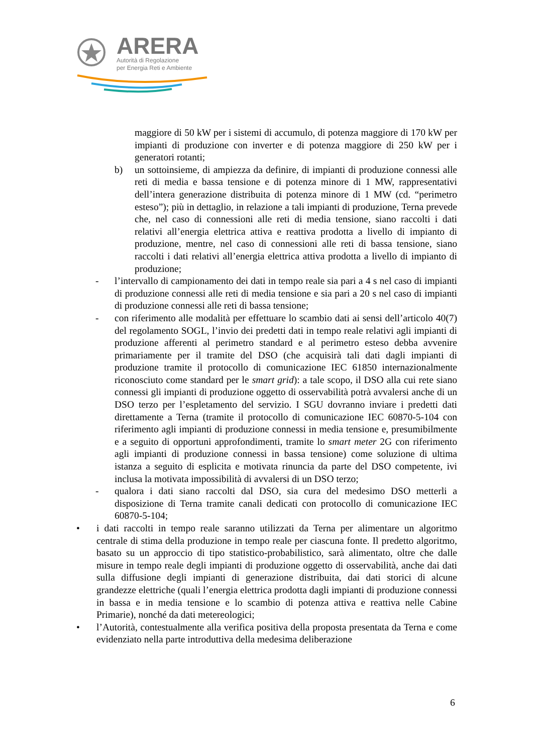ARERA
Autorità di Regolazione
per Energia Reti e Ambiente
maggiore di 50 kW per i sistemi di accumulo, di potenza maggiore di 170 kW per impianti di produzione con inverter e di potenza maggiore di 250 kW per i generatori rotanti;
b) un sottoinsieme, di ampiezza da definire, di impianti di produzione connessi alle reti di media e bassa tensione e di potenza minore di 1 MW, rappresentativi dell’intera generazione distribuita di potenza minore di 1 MW (cd. “perimetro esteso”); più in dettaglio, in relazione a tali impianti di produzione, Terna prevede che, nel caso di connessioni alle reti di media tensione, siano raccolti i dati relativi all’energia elettrica attiva e reattiva prodotta a livello di impianto di produzione, mentre, nel caso di connessioni alle reti di bassa tensione, siano raccolti i dati relativi all’energia elettrica attiva prodotta a livello di impianto di produzione;
- l’intervallo di campionamento dei dati in tempo reale sia pari a 4 s nel caso di impianti di produzione connessi alle reti di media tensione e sia pari a 20 s nel caso di impianti di produzione connessi alle reti di bassa tensione;
- con riferimento alle modalità per effettuare lo scambio dati ai sensi dell’articolo 40(7) del regolamento SOGL, l’invio dei predetti dati in tempo reale relativi agli impianti di produzione afferenti al perimetro standard e al perimetro esteso debba avvenire primariamente per il tramite del DSO (che acquisirà tali dati dagli impianti di produzione tramite il protocollo di comunicazione IEC 61850 internazionalmente riconosciuto come standard per le smart grid): a tale scopo, il DSO alla cui rete siano connessi gli impianti di produzione oggetto di osservabilità potrà avvalersi anche di un DSO terzo per l’espletamento del servizio. I SGU dovranno inviare i predetti dati direttamente a Terna (tramite il protocollo di comunicazione IEC 60870-5-104 con riferimento agli impianti di produzione connessi in media tensione e, presumibilmente e a seguito di opportuni approfondimenti, tramite lo smart meter 2G con riferimento agli impianti di produzione connessi in bassa tensione) come soluzione di ultima istanza a seguito di esplicita e motivata rinuncia da parte del DSO competente, ivi inclusa la motivata impossibilità di avvalersi di un DSO terzo;
- qualora i dati siano raccolti dal DSO, sia cura del medesimo DSO metterli a disposizione di Terna tramite canali dedicati con protocollo di comunicazione IEC 60870-5-104;
• i dati raccolti in tempo reale saranno utilizzati da Terna per alimentare un algoritmo centrale di stima della produzione in tempo reale per ciascuna fonte. Il predetto algoritmo, basato su un approccio di tipo statistico-probabilistico, sarà alimentato, oltre che dalle misure in tempo reale degli impianti di produzione oggetto di osservabilità, anche dai dati sulla diffusione degli impianti di generazione distribuita, dai dati storici di alcune grandezze elettriche (quali l’energia elettrica prodotta dagli impianti di produzione connessi in bassa e in media tensione e lo scambio di potenza attiva e reattiva nelle Cabine Primarie), nonché da dati metereologici;
• l’Autorità, contestualmente alla verifica positiva della proposta presentata da Terna e come evidenziato nella parte introduttiva della medesima deliberazione
6